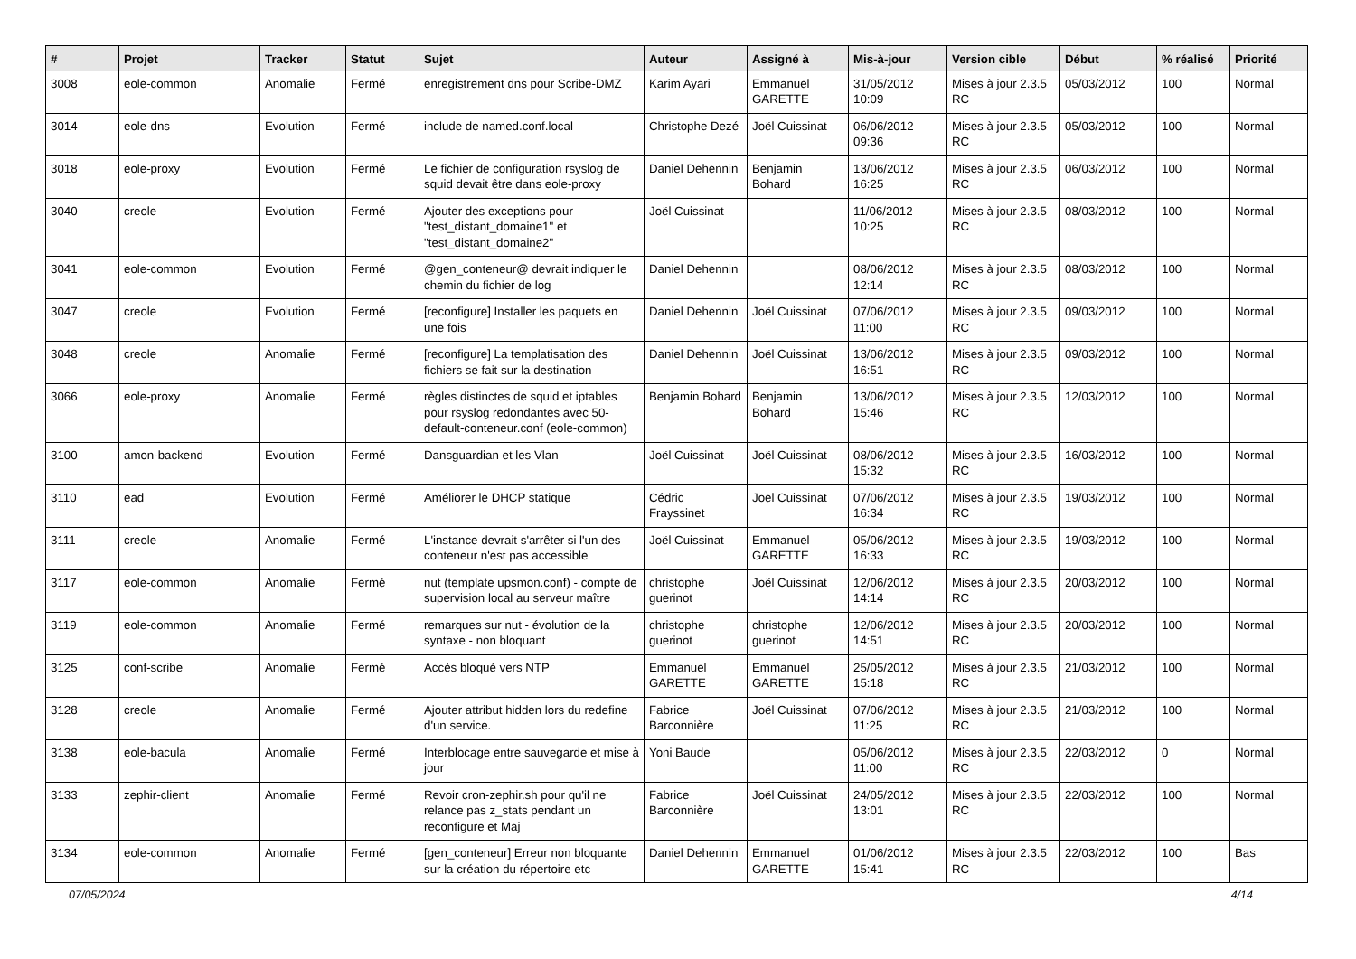| # | Projet | Tracker | Statut | Sujet | Auteur | Assigné à | Mis-à-jour | Version cible | Début | % réalisé | Priorité |
| --- | --- | --- | --- | --- | --- | --- | --- | --- | --- | --- | --- |
| 3008 | eole-common | Anomalie | Fermé | enregistrement dns pour Scribe-DMZ | Karim Ayari | Emmanuel GARETTE | 31/05/2012 10:09 | Mises à jour 2.3.5 RC | 05/03/2012 | 100 | Normal |
| 3014 | eole-dns | Evolution | Fermé | include de named.conf.local | Christophe Dezé | Joël Cuissinat | 06/06/2012 09:36 | Mises à jour 2.3.5 RC | 05/03/2012 | 100 | Normal |
| 3018 | eole-proxy | Evolution | Fermé | Le fichier de configuration rsyslog de squid devait être dans eole-proxy | Daniel Dehennin | Benjamin Bohard | 13/06/2012 16:25 | Mises à jour 2.3.5 RC | 06/03/2012 | 100 | Normal |
| 3040 | creole | Evolution | Fermé | Ajouter des exceptions pour "test_distant_domaine1" et "test_distant_domaine2" | Joël Cuissinat | | 11/06/2012 10:25 | Mises à jour 2.3.5 RC | 08/03/2012 | 100 | Normal |
| 3041 | eole-common | Evolution | Fermé | @gen_conteneur@ devrait indiquer le chemin du fichier de log | Daniel Dehennin | | 08/06/2012 12:14 | Mises à jour 2.3.5 RC | 08/03/2012 | 100 | Normal |
| 3047 | creole | Evolution | Fermé | [reconfigure] Installer les paquets en une fois | Daniel Dehennin | Joël Cuissinat | 07/06/2012 11:00 | Mises à jour 2.3.5 RC | 09/03/2012 | 100 | Normal |
| 3048 | creole | Anomalie | Fermé | [reconfigure] La templatisation des fichiers se fait sur la destination | Daniel Dehennin | Joël Cuissinat | 13/06/2012 16:51 | Mises à jour 2.3.5 RC | 09/03/2012 | 100 | Normal |
| 3066 | eole-proxy | Anomalie | Fermé | règles distinctes de squid et iptables pour rsyslog redondantes avec 50-default-conteneur.conf (eole-common) | Benjamin Bohard | Benjamin Bohard | 13/06/2012 15:46 | Mises à jour 2.3.5 RC | 12/03/2012 | 100 | Normal |
| 3100 | amon-backend | Evolution | Fermé | Dansguardian et les Vlan | Joël Cuissinat | Joël Cuissinat | 08/06/2012 15:32 | Mises à jour 2.3.5 RC | 16/03/2012 | 100 | Normal |
| 3110 | ead | Evolution | Fermé | Améliorer le DHCP statique | Cédric Frayssinet | Joël Cuissinat | 07/06/2012 16:34 | Mises à jour 2.3.5 RC | 19/03/2012 | 100 | Normal |
| 3111 | creole | Anomalie | Fermé | L'instance devrait s'arrêter si l'un des conteneur n'est pas accessible | Joël Cuissinat | Emmanuel GARETTE | 05/06/2012 16:33 | Mises à jour 2.3.5 RC | 19/03/2012 | 100 | Normal |
| 3117 | eole-common | Anomalie | Fermé | nut (template upsmon.conf) - compte de supervision local au serveur maître | christophe guerinot | Joël Cuissinat | 12/06/2012 14:14 | Mises à jour 2.3.5 RC | 20/03/2012 | 100 | Normal |
| 3119 | eole-common | Anomalie | Fermé | remarques sur nut - évolution de la syntaxe - non bloquant | christophe guerinot | christophe guerinot | 12/06/2012 14:51 | Mises à jour 2.3.5 RC | 20/03/2012 | 100 | Normal |
| 3125 | conf-scribe | Anomalie | Fermé | Accès bloqué vers NTP | Emmanuel GARETTE | Emmanuel GARETTE | 25/05/2012 15:18 | Mises à jour 2.3.5 RC | 21/03/2012 | 100 | Normal |
| 3128 | creole | Anomalie | Fermé | Ajouter attribut hidden lors du redefine d'un service. | Fabrice Barconnière | Joël Cuissinat | 07/06/2012 11:25 | Mises à jour 2.3.5 RC | 21/03/2012 | 100 | Normal |
| 3138 | eole-bacula | Anomalie | Fermé | Interblocage entre sauvegarde et mise à jour | Yoni Baude | | 05/06/2012 11:00 | Mises à jour 2.3.5 RC | 22/03/2012 | 0 | Normal |
| 3133 | zephir-client | Anomalie | Fermé | Revoir cron-zephir.sh pour qu'il ne relance pas z_stats pendant un reconfigure et Maj | Fabrice Barconnière | Joël Cuissinat | 24/05/2012 13:01 | Mises à jour 2.3.5 RC | 22/03/2012 | 100 | Normal |
| 3134 | eole-common | Anomalie | Fermé | [gen_conteneur] Erreur non bloquante sur la création du répertoire etc | Daniel Dehennin | Emmanuel GARETTE | 01/06/2012 15:41 | Mises à jour 2.3.5 RC | 22/03/2012 | 100 | Bas |
07/05/2024 4/14